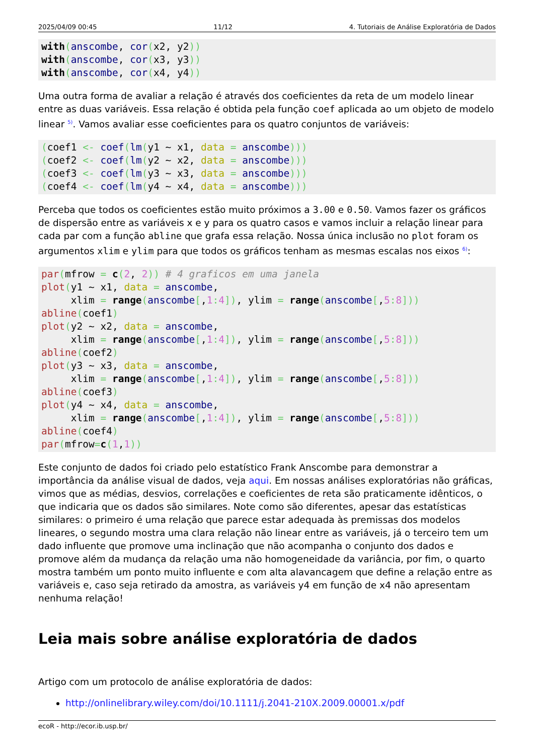2025/04/09 00:45 11/12 4. Tutoriais de Análise Exploratória de Dados
with(anscombe, cor(x2, y2))
with(anscombe, cor(x3, y3))
with(anscombe, cor(x4, y4))
Uma outra forma de avaliar a relação é através dos coeficientes da reta de um modelo linear entre as duas variáveis. Essa relação é obtida pela função coef aplicada ao um objeto de modelo linear <sup>5)</sup>. Vamos avaliar esse coeficientes para os quatro conjuntos de variáveis:
(coef1 <- coef(lm(y1 ~ x1, data = anscombe)))
(coef2 <- coef(lm(y2 ~ x2, data = anscombe)))
(coef3 <- coef(lm(y3 ~ x3, data = anscombe)))
(coef4 <- coef(lm(y4 ~ x4, data = anscombe)))
Perceba que todos os coeficientes estão muito próximos a 3.00 e 0.50. Vamos fazer os gráficos de dispersão entre as variáveis x e y para os quatro casos e vamos incluir a relação linear para cada par com a função abline que grafa essa relação. Nossa única inclusão no plot foram os argumentos xlim e ylim para que todos os gráficos tenham as mesmas escalas nos eixos <sup>6)</sup>:
par(mfrow = c(2, 2)) # 4 graficos em uma janela
plot(y1 ~ x1, data = anscombe,
     xlim = range(anscombe[,1: 4]), ylim = range(anscombe[,5: 8]))
abline(coef1)
plot(y2 ~ x2, data = anscombe,
     xlim = range(anscombe[,1: 4]), ylim = range(anscombe[,5: 8]))
abline(coef2)
plot(y3 ~ x3, data = anscombe,
     xlim = range(anscombe[,1: 4]), ylim = range(anscombe[,5: 8]))
abline(coef3)
plot(y4 ~ x4, data = anscombe,
     xlim = range(anscombe[,1: 4]), ylim = range(anscombe[,5: 8]))
abline(coef4)
par(mfrow=c(1,1))
Este conjunto de dados foi criado pelo estatístico Frank Anscombe para demonstrar a importância da análise visual de dados, veja aqui. Em nossas análises exploratórias não gráficas, vimos que as médias, desvios, correlações e coeficientes de reta são praticamente idênticos, o que indicaria que os dados são similares. Note como são diferentes, apesar das estatísticas similares: o primeiro é uma relação que parece estar adequada às premissas dos modelos lineares, o segundo mostra uma clara relação não linear entre as variáveis, já o terceiro tem um dado influente que promove uma inclinação que não acompanha o conjunto dos dados e promove além da mudança da relação uma não homogeneidade da variância, por fim, o quarto mostra também um ponto muito influente e com alta alavancagem que define a relação entre as variáveis e, caso seja retirado da amostra, as variáveis y4 em função de x4 não apresentam nenhuma relação!
Leia mais sobre análise exploratória de dados
Artigo com um protocolo de análise exploratória de dados:
http://onlinelibrary.wiley.com/doi/10.1111/j.2041-210X.2009.00001.x/pdf
ecoR - http://ecor.ib.usp.br/